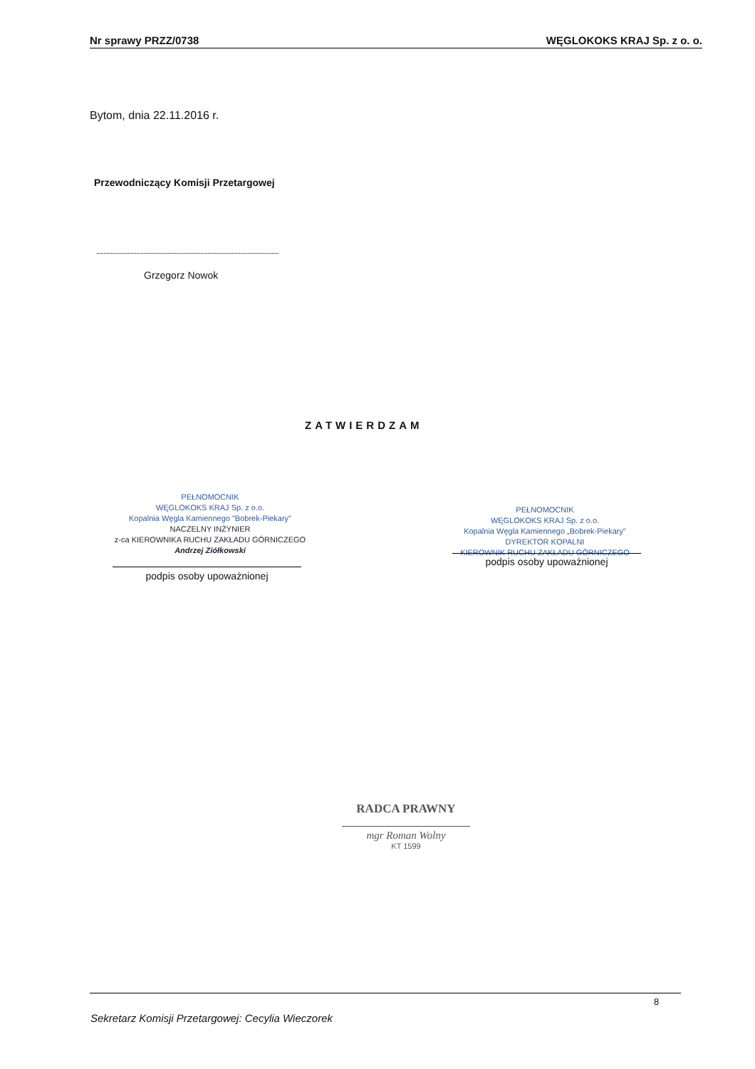Nr sprawy PRZZ/0738 WĘGLOKOKS KRAJ Sp. z o. o.
Bytom, dnia 22.11.2016 r.
Przewodniczący Komisji Przetargowej
Grzegorz Nowok
ZATWIERDZAM
PEŁNOMOCNIK
WĘGLOKOKS KRAJ Sp. z o.o.
Kopalnia Węgla Kamiennego "Bobrek-Piekary"
NACZELNY INŻYNIER
z-ca KIEROWNIKA RUCHU ZAKŁADU GÓRNICZEGO
Andrzej Ziółkowski
podpis osoby upoważnionej
PEŁNOMOCNIK
WĘGLOKOKS KRAJ Sp. z o.o.
Kopalnia Węgla Kamiennego „Bobrek-Piekary"
DYREKTOR KOPALNI
KIEROWNIK RUCHU ZAKŁADU GÓRNICZEGO
podpis osoby upoważnionej
RADCA PRAWNY
mgr Roman Wolny
KT 1599
8
Sekretarz Komisji Przetargowej: Cecylia Wieczorek